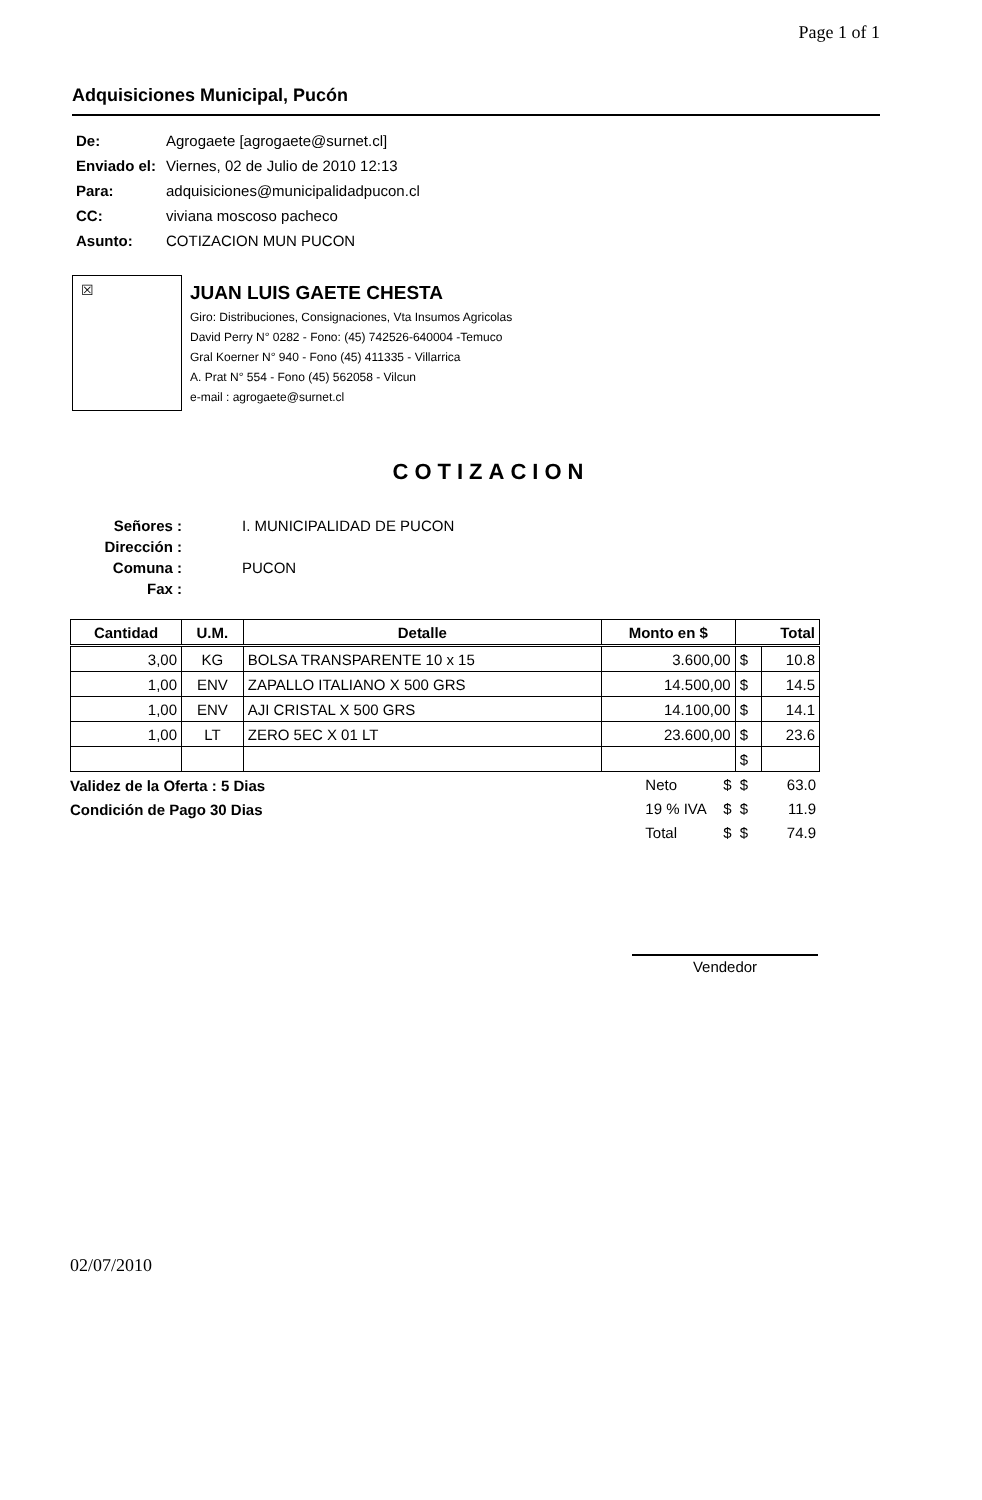Page 1 of 1
Adquisiciones Municipal, Pucón
| De: | Agrogaete [agrogaete@surnet.cl] |
| Enviado el: | Viernes, 02 de Julio de 2010 12:13 |
| Para: | adquisiciones@municipalidadpucon.cl |
| CC: | viviana moscoso pacheco |
| Asunto: | COTIZACION MUN PUCON |
☒
JUAN LUIS GAETE CHESTA
Giro: Distribuciones, Consignaciones, Vta Insumos Agricolas
David Perry N° 0282 - Fono: (45) 742526-640004 -Temuco
Gral Koerner N° 940 - Fono (45) 411335 - Villarrica
A. Prat N° 554 - Fono (45) 562058 - Vilcun
e-mail : agrogaete@surnet.cl
COTIZACION
| Señores : | I. MUNICIPALIDAD DE PUCON |
| Dirección : | |
| Comuna : | PUCON |
| Fax : | |
| Cantidad | U.M. | Detalle | Monto en $ | Total | |
| --- | --- | --- | --- | --- | --- |
| 3,00 | KG | BOLSA TRANSPARENTE 10 x 15 | 3.600,00 | $ | 10.8 |
| 1,00 | ENV | ZAPALLO ITALIANO X 500 GRS | 14.500,00 | $ | 14.5 |
| 1,00 | ENV | AJI CRISTAL X 500 GRS | 14.100,00 | $ | 14.1 |
| 1,00 | LT | ZERO 5EC X 01 LT | 23.600,00 | $ | 23.6 |
| | | | | $ | |
Validez de la Oferta : 5 Dias
Condición de Pago 30 Dias
| Neto | $ | $ | 63.0 |
| 19 % IVA | $ | $ | 11.9 |
| Total | $ | $ | 74.9 |
Vendedor
02/07/2010